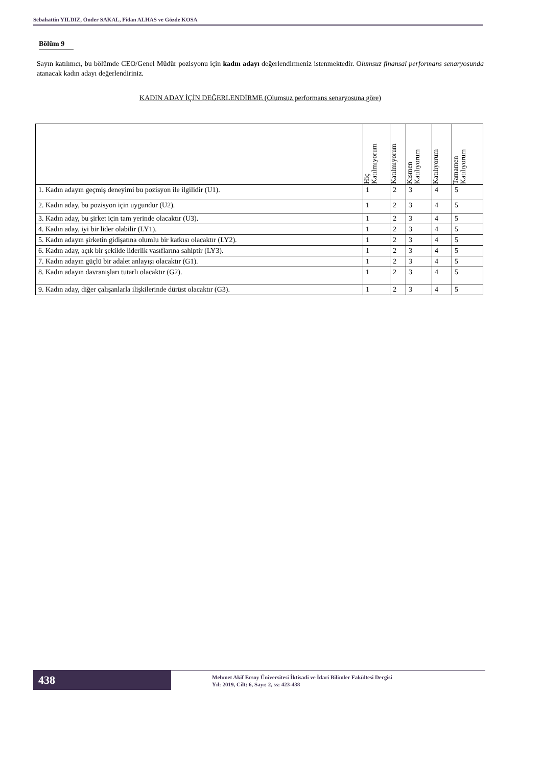Sebahattin YILDIZ, Önder SAKAL, Fidan ALHAS ve Gözde KOSA
Bölüm 9
Sayın katılımcı, bu bölümde CEO/Genel Müdür pozisyonu için kadın adayı değerlendirmeniz istenmektedir. Olumsuz finansal performans senaryosunda atanacak kadın adayı değerlendiriniz.
KADIN ADAY İÇİN DEĞERLENDİRME (Olumsuz performans senaryosuna göre)
| | Hiç Katılmıyorum | Katılmıyorum | Kısmen Katılıyorum | Katılıyorum | Tamamen Katılıyorum |
| --- | --- | --- | --- | --- | --- |
| 1. Kadın adayın geçmiş deneyimi bu pozisyon ile ilgilidir (U1). | 1 | 2 | 3 | 4 | 5 |
| 2. Kadın aday, bu pozisyon için uygundur (U2). | 1 | 2 | 3 | 4 | 5 |
| 3. Kadın aday, bu şirket için tam yerinde olacaktır (U3). | 1 | 2 | 3 | 4 | 5 |
| 4. Kadın aday, iyi bir lider olabilir (LY1). | 1 | 2 | 3 | 4 | 5 |
| 5. Kadın adayın şirketin gidişatına olumlu bir katkısı olacaktır (LY2). | 1 | 2 | 3 | 4 | 5 |
| 6. Kadın aday, açık bir şekilde liderlik vasıflarına sahiptir (LY3). | 1 | 2 | 3 | 4 | 5 |
| 7. Kadın adayın güçlü bir adalet anlayışı olacaktır (G1). | 1 | 2 | 3 | 4 | 5 |
| 8. Kadın adayın davranışları tutarlı olacaktır (G2). | 1 | 2 | 3 | 4 | 5 |
| 9. Kadın aday, diğer çalışanlarla ilişkilerinde dürüst olacaktır (G3). | 1 | 2 | 3 | 4 | 5 |
438
Mehmet Akif Ersoy Üniversitesi İktisadi ve İdari Bilimler Fakültesi Dergisi
Yıl: 2019, Cilt: 6, Sayı: 2, ss: 423-438